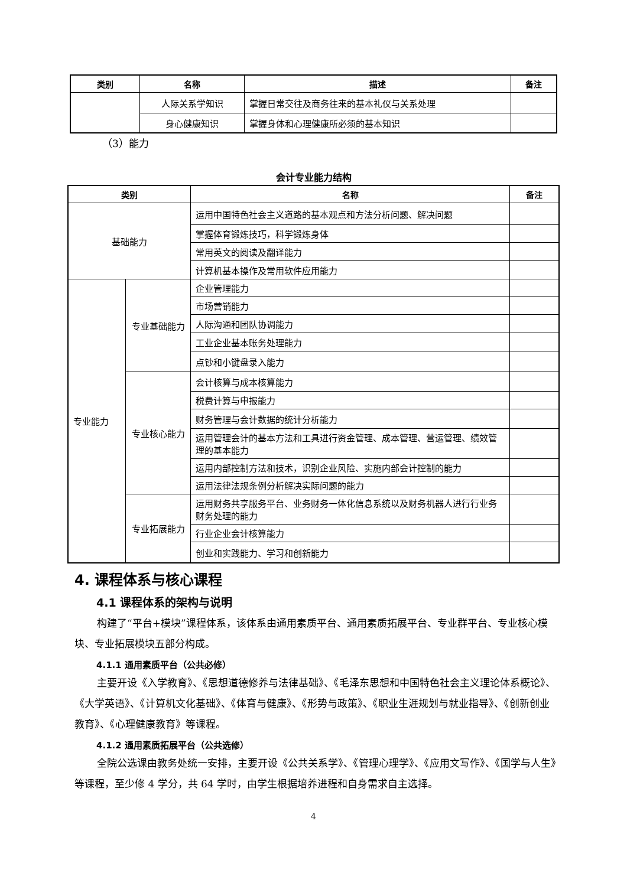| 类别 | 名称 | 描述 | 备注 |
| --- | --- | --- | --- |
| | 人际关系学知识 | 掌握日常交往及商务往来的基本礼仪与关系处理 | |
| | 身心健康知识 | 掌握身体和心理健康所必须的基本知识 | |
（3）能力
会计专业能力结构
| 类别 | | 名称 | 备注 |
| --- | --- | --- | --- |
| 基础能力 | | 运用中国特色社会主义道路的基本观点和方法分析问题、解决问题 | |
| | | 掌握体育锻炼技巧，科学锻炼身体 | |
| | | 常用英文的阅读及翻译能力 | |
| | | 计算机基本操作及常用软件应用能力 | |
| 专业能力 | 专业基础能力 | 企业管理能力 | |
| | | 市场营销能力 | |
| | | 人际沟通和团队协调能力 | |
| | | 工业企业基本账务处理能力 | |
| | | 点钞和小键盘录入能力 | |
| | 专业核心能力 | 会计核算与成本核算能力 | |
| | | 税费计算与申报能力 | |
| | | 财务管理与会计数据的统计分析能力 | |
| | | 运用管理会计的基本方法和工具进行资金管理、成本管理、营运管理、绩效管理的基本能力 | |
| | | 运用内部控制方法和技术，识别企业风险、实施内部会计控制的能力 | |
| | | 运用法律法规条例分析解决实际问题的能力 | |
| | 专业拓展能力 | 运用财务共享服务平台、业务财务一体化信息系统以及财务机器人进行行业务财务处理的能力 | |
| | | 行业企业会计核算能力 | |
| | | 创业和实践能力、学习和创新能力 | |
4. 课程体系与核心课程
4.1 课程体系的架构与说明
构建了“平台+模块”课程体系，该体系由通用素质平台、通用素质拓展平台、专业群平台、专业核心模块、专业拓展模块五部分构成。
4.1.1 通用素质平台（公共必修）
主要开设《入学教育》、《思想道德修养与法律基础》、《毛泽东思想和中国特色社会主义理论体系概论》、《大学英语》、《计算机文化基础》、《体育与健康》、《形势与政策》、《职业生涯规划与就业指导》、《创新创业教育》、《心理健康教育》等课程。
4.1.2 通用素质拓展平台（公共选修）
全院公选课由教务处统一安排，主要开设《公共关系学》、《管理心理学》、《应用文写作》、《国学与人生》等课程，至少修 4 学分，共 64 学时，由学生根据培养进程和自身需求自主选择。
4